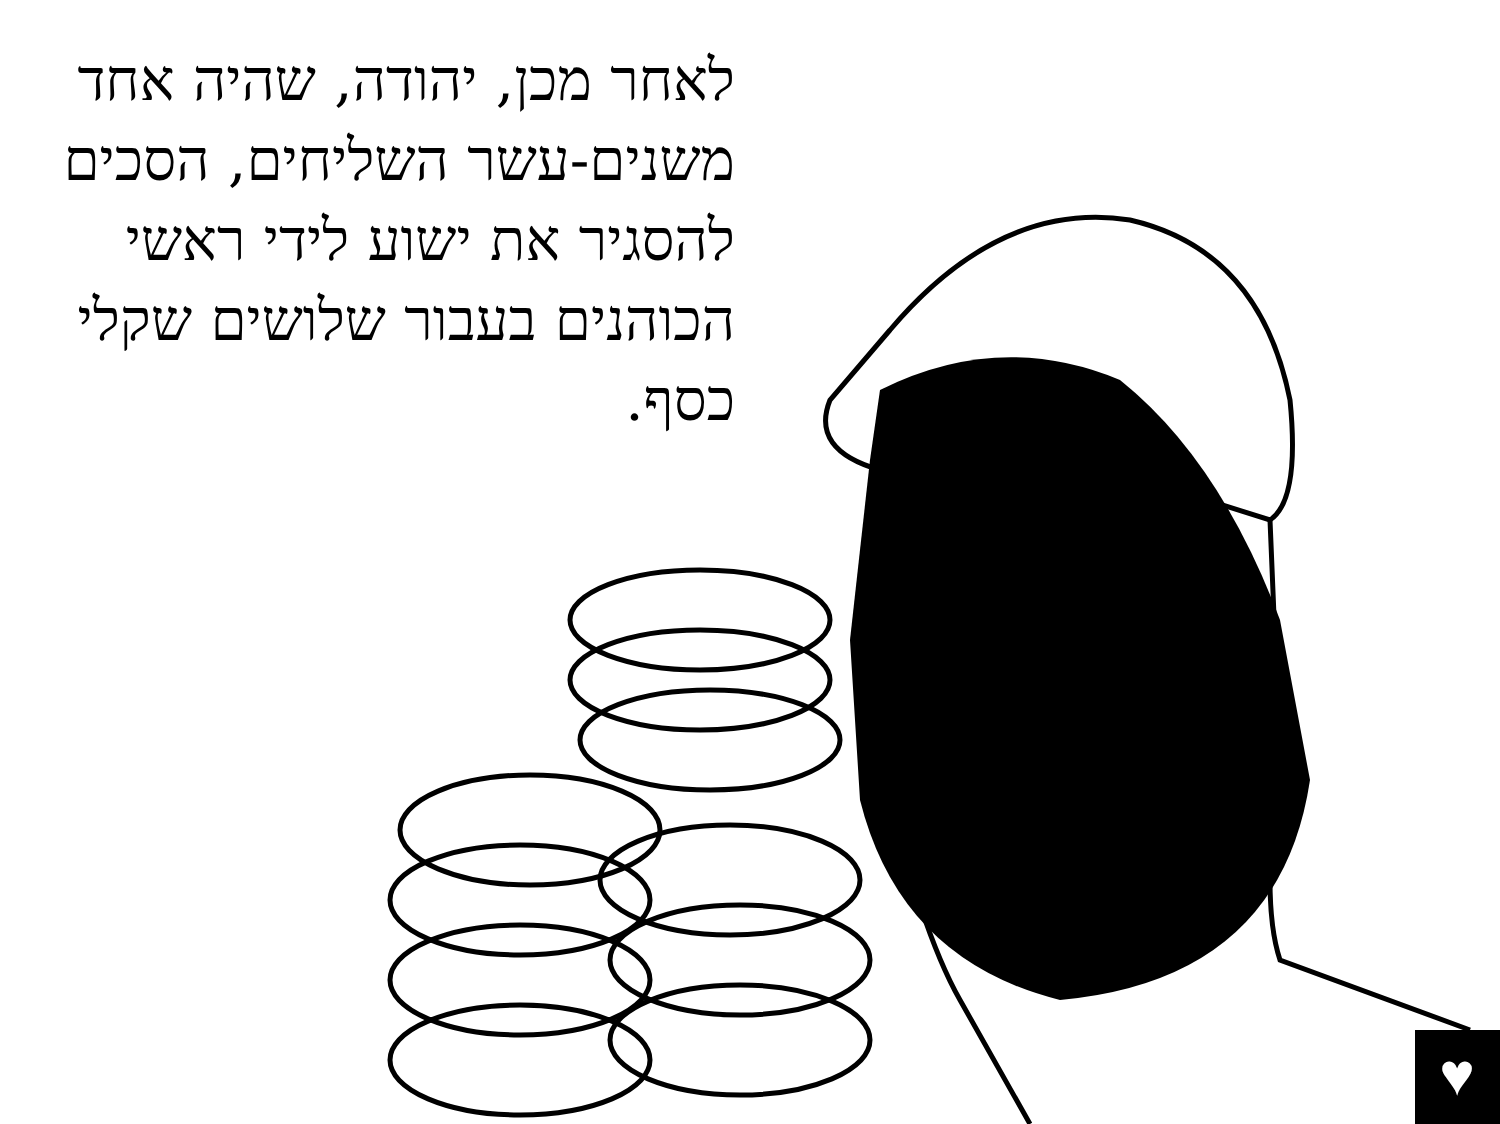לאחר מכן, יהודה, שהיה אחד משנים-עשר השליחים, הסכים להסגיר את ישוע לידי ראשי הכוהנים בעבור שלושים שקלי כסף.
♥